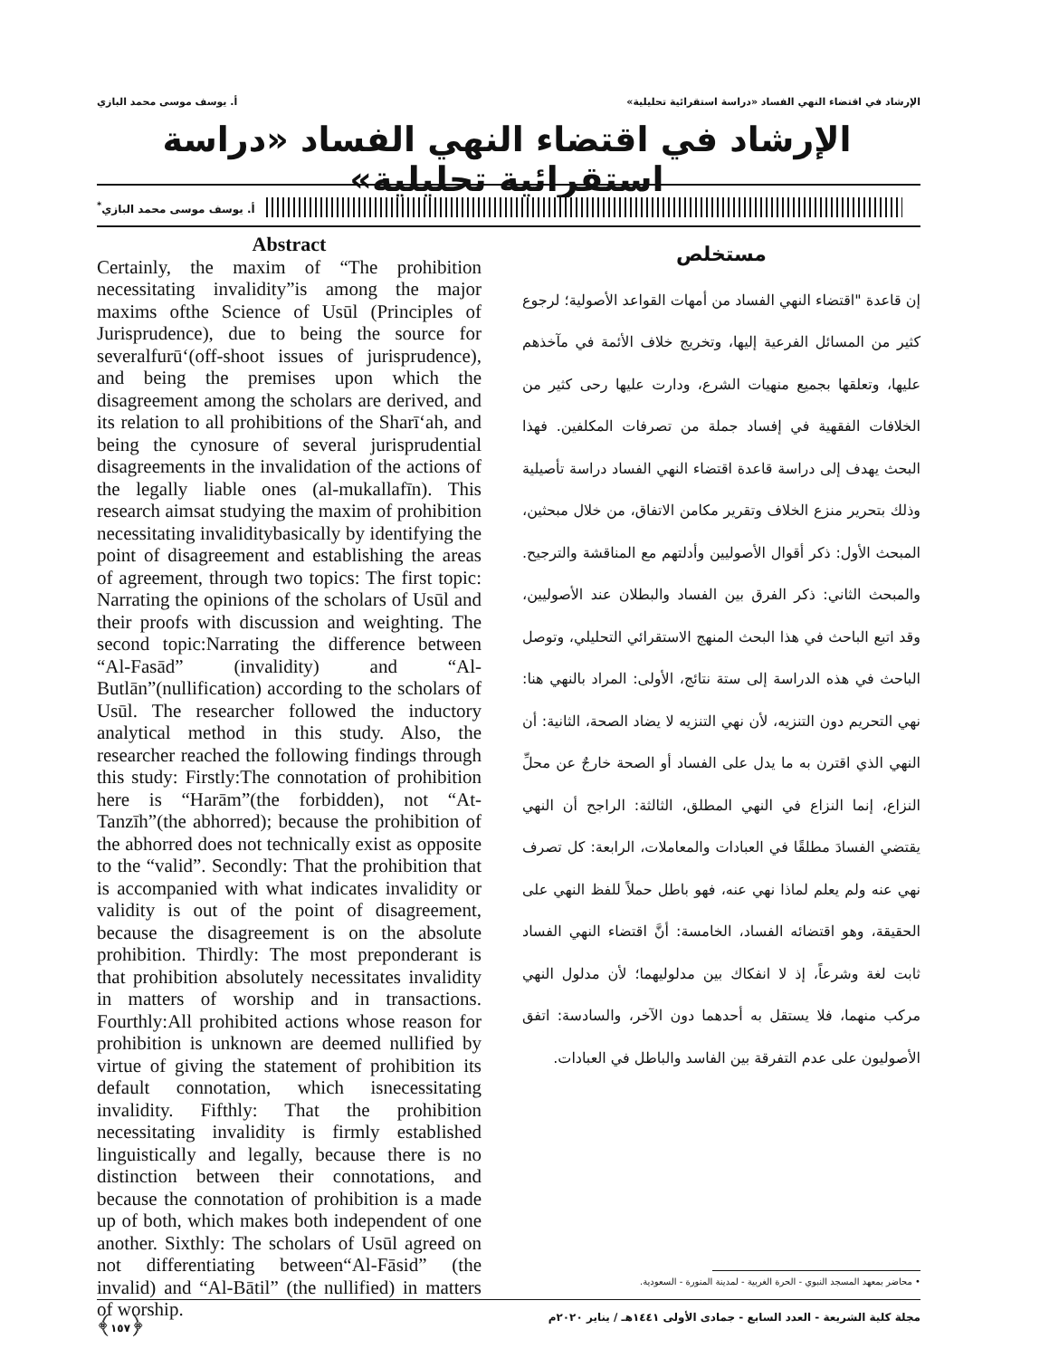الإرشاد في اقتضاء النهي الفساد «دراسة استقرائية تحليلية» أ. يوسف موسى محمد البازي
الإرشاد في اقتضاء النهي الفساد «دراسة استقرائية تحليلية»
أ. يوسف موسى محمد البازي<sup>*</sup>
مستخلص
إن قاعدة "اقتضاء النهي الفساد من أمهات القواعد الأصولية؛ لرجوع كثير من المسائل الفرعية إليها، وتخريج خلاف الأئمة في مآخذهم عليها، وتعلقها بجميع منهيات الشرع، ودارت عليها رحى كثير من الخلافات الفقهية في إفساد جملة من تصرفات المكلفين. فهذا البحث يهدف إلى دراسة قاعدة اقتضاء النهي الفساد دراسة تأصيلية وذلك بتحرير منزع الخلاف وتقرير مكامن الاتفاق، من خلال مبحثين، المبحث الأول: ذكر أقوال الأصوليين وأدلتهم مع المناقشة والترجيح. والمبحث الثاني: ذكر الفرق بين الفساد والبطلان عند الأصوليين، وقد اتبع الباحث في هذا البحث المنهج الاستقرائي التحليلي، وتوصل الباحث في هذه الدراسة إلى ستة نتائج، الأولى: المراد بالنهي هنا: نهي التحريم دون التنزيه، لأن نهي التنزيه لا يضاد الصحة، الثانية: أن النهي الذي اقترن به ما يدل على الفساد أو الصحة خارجٌ عن محلِّ النزاع، إنما النزاع في النهي المطلق، الثالثة: الراجح أن النهي يقتضي الفسادَ مطلقًا في العبادات والمعاملات، الرابعة: كل تصرف نهي عنه ولم يعلم لماذا نهي عنه، فهو باطل حملاً للفظ النهي على الحقيقة، وهو اقتضائه الفساد، الخامسة: أنَّ اقتضاء النهي الفساد ثابت لغة وشرعاً، إذ لا انفكاك بين مدلوليهما؛ لأن مدلول النهي مركب منهما، فلا يستقل به أحدهما دون الآخر، والسادسة: اتفق الأصوليون على عدم التفرقة بين الفاسد والباطل في العبادات.
Abstract
Certainly, the maxim of “The prohibition necessitating invalidity”is among the major maxims ofthe Science of Usūl (Principles of Jurisprudence), due to being the source for severalfurū‘(off-shoot issues of jurisprudence), and being the premises upon which the disagreement among the scholars are derived, and its relation to all prohibitions of the Sharī‘ah, and being the cynosure of several jurisprudential disagreements in the invalidation of the actions of the legally liable ones (al-mukallafīn). This research aimsat studying the maxim of prohibition necessitating invaliditybasically by identifying the point of disagreement and establishing the areas of agreement, through two topics: The first topic: Narrating the opinions of the scholars of Usūl and their proofs with discussion and weighting. The second topic:Narrating the difference between “Al-Fasād” (invalidity) and “Al-Butlān”(nullification) according to the scholars of Usūl. The researcher followed the inductory analytical method in this study. Also, the researcher reached the following findings through this study: Firstly:The connotation of prohibition here is “Harām”(the forbidden), not “At-Tanzīh”(the abhorred); because the prohibition of the abhorred does not technically exist as opposite to the “valid”. Secondly: That the prohibition that is accompanied with what indicates invalidity or validity is out of the point of disagreement, because the disagreement is on the absolute prohibition. Thirdly: The most preponderant is that prohibition absolutely necessitates invalidity in matters of worship and in transactions. Fourthly:All prohibited actions whose reason for prohibition is unknown are deemed nullified by virtue of giving the statement of prohibition its default connotation, which isnecessitating invalidity. Fifthly: That the prohibition necessitating invalidity is firmly established linguistically and legally, because there is no distinction between their connotations, and because the connotation of prohibition is a made up of both, which makes both independent of one another. Sixthly: The scholars of Usūl agreed on not differentiating between“Al-Fāsid” (the invalid) and “Al-Bātil” (the nullified) in matters of worship.
• محاضر بمعهد المسجد النبوي - الحرة الغربية - لمدينة المنورة - السعودية.
مجلة كلية الشريعة - العدد السابع - جمادى الأولى ١٤٤١هـ / يناير ٢٠٢٠م ﴿١٥٧﴾